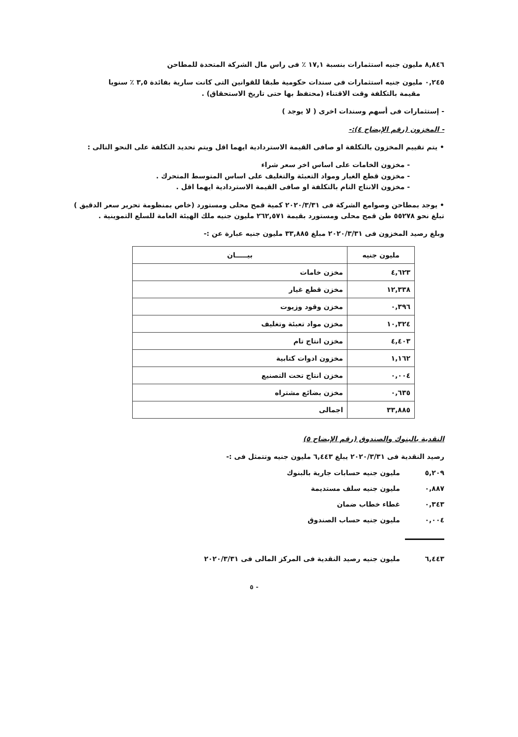٨,٨٤٦ مليون جنيه استثمارات بنسبة ١٧,١ ٪ فى راس مال الشركة المتحدة للمطاحن
٠,٢٤٥ مليون جنيه استثمارات فى سندات حكومية طبقا للقوانين التى كانت سارية بفائدة ٣,٥ ٪ سنويا
مقيمة بالتكلفة وقت الاقتناء (محتفظ بها حتى تاريخ الاستحقاق) .
- إستثمارات فى أسهم وسندات اخرى ( لا يوجد )
- المخزون (رقم الإيضاح ٤):-
• يتم تقييم المخزون بالتكلفة او صافى القيمة الاستردادية ايهما اقل ويتم تحديد التكلفة على النحو التالى :
- مخزون الخامات على اساس اخر سعر شراء
- مخزون قطع الغيار ومواد التعبئة والتغليف على اساس المتوسط المتحرك .
- مخزون الانتاج التام بالتكلفة او صافى القيمة الاستردادية ايهما اقل .
• يوجد بمطاحن وصوامع الشركة فى ٢٠٢٠/٣/٣١ كمية قمح محلى ومستورد (خاص بمنظومة تحرير سعر الدقيق ) تبلغ نحو ٥٥٢٧٨ طن قمح محلى ومستورد بقيمة ٢٦٢,٥٧١ مليون جنيه ملك الهيئة العامة للسلع التموينية .
وبلغ رصيد المخزون فى ٢٠٢٠/٣/٣١ مبلغ ٣٣,٨٨٥ مليون جنيه عبارة عن :-
| مليون جنيه | بيـــــان |
| --- | --- |
| ٤,٦٢٣ | مخزن خامات |
| ١٢,٣٣٨ | مخزن قطع غيار |
| ٠,٣٩٦ | مخزن وقود وزيوت |
| ١٠,٣٢٤ | مخزن مواد تعبئة وتغليف |
| ٤,٤٠٣ | مخزن انتاج تام |
| ١,١٦٢ | مخزون ادوات كتابية |
| ٠,٠٠٤ | مخزن انتاج تحت التصنيع |
| ٠,٦٣٥ | مخزن بضائع مشتراه |
| ٣٣,٨٨٥ | اجمالى |
النقدية بالبنوك والصندوق (رقم الإيضاح ٥)
رصيد النقدية فى ٢٠٢٠/٣/٣١ يبلغ ٦,٤٤٣ مليون جنيه وتتمثل فى :-
٥,٢٠٩ مليون جنيه حسابات جارية بالبنوك
٠,٨٨٧ مليون جنيه سلف مستديمة
٠,٣٤٣ غطاء خطاب ضمان
٠,٠٠٤ مليون جنيه حساب الصندوق
٦,٤٤٣ مليون جنيه رصيد النقدية فى المركز المالى فى ٢٠٢٠/٣/٣١
- ٥